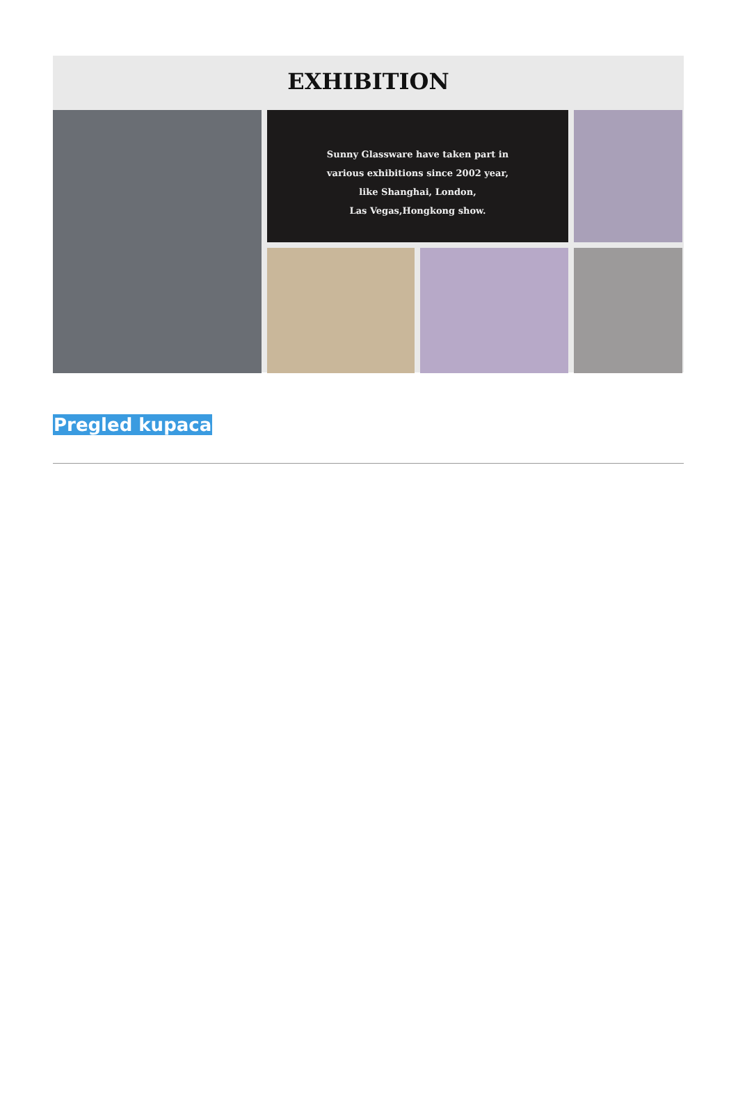EXHIBITION
Sunny Glassware have taken part in
various exhibitions since 2002 year,
like Shanghai, London,
Las Vegas,Hongkong show.
Pregled kupaca